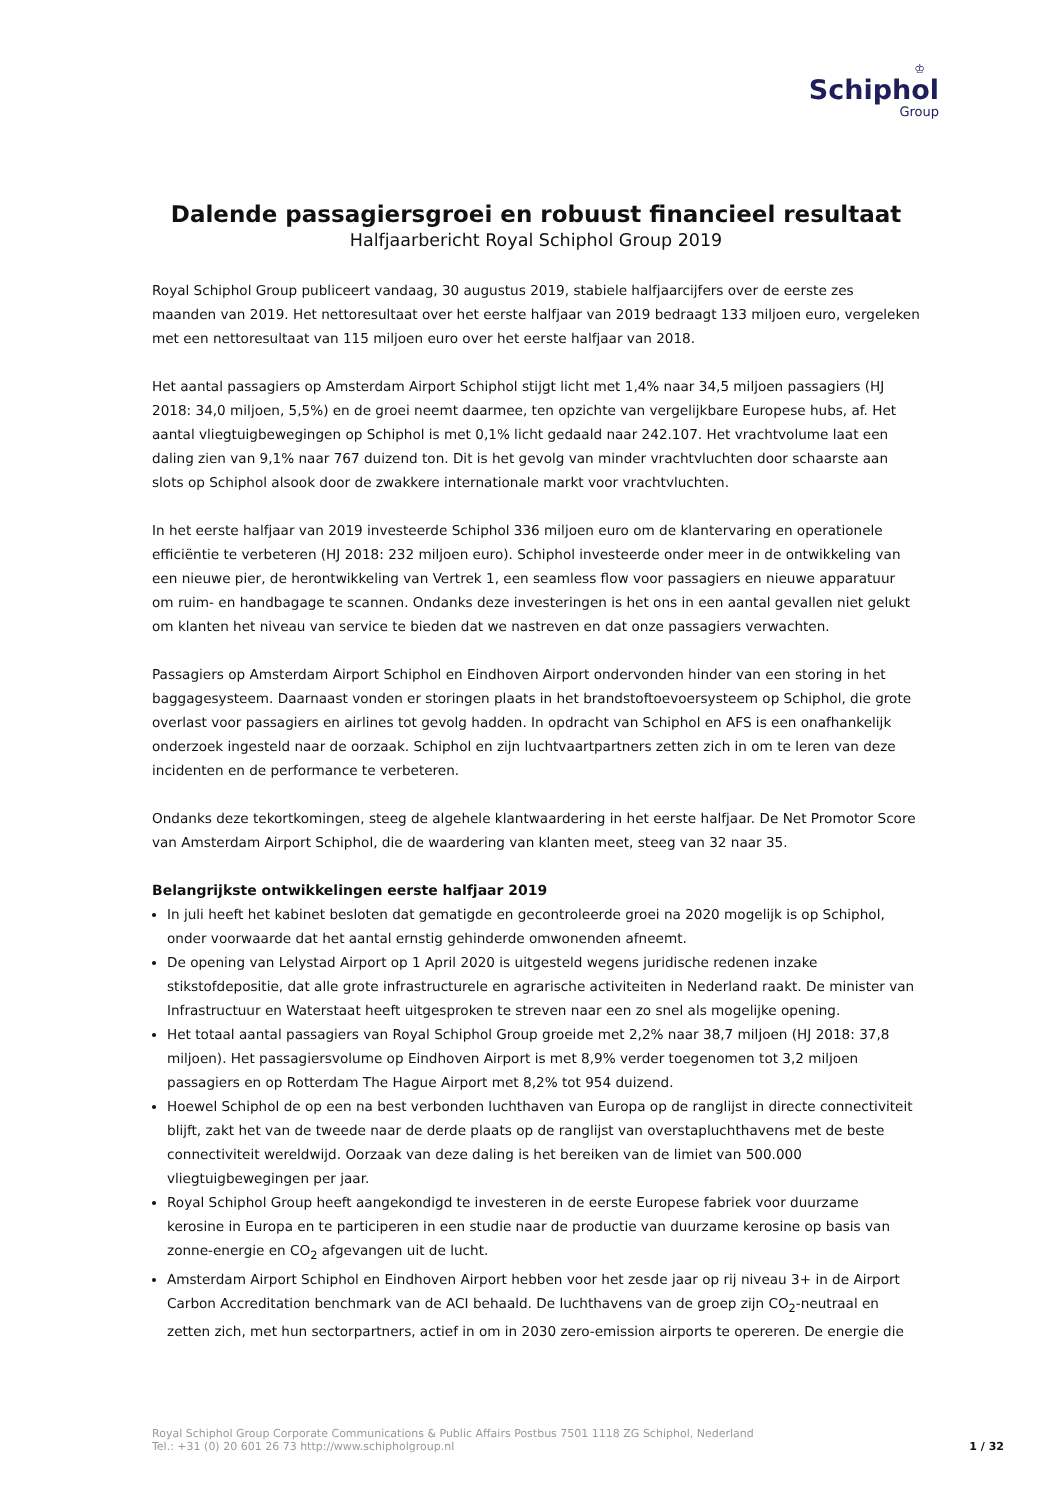♔
Schiphol
Group
Dalende passagiersgroei en robuust financieel resultaat
Halfjaarbericht Royal Schiphol Group 2019
Royal Schiphol Group publiceert vandaag, 30 augustus 2019, stabiele halfjaarcijfers over de eerste zes maanden van 2019. Het nettoresultaat over het eerste halfjaar van 2019 bedraagt 133 miljoen euro, vergeleken met een nettoresultaat van 115 miljoen euro over het eerste halfjaar van 2018.
Het aantal passagiers op Amsterdam Airport Schiphol stijgt licht met 1,4% naar 34,5 miljoen passagiers (HJ 2018: 34,0 miljoen, 5,5%) en de groei neemt daarmee, ten opzichte van vergelijkbare Europese hubs, af. Het aantal vliegtuigbewegingen op Schiphol is met 0,1% licht gedaald naar 242.107. Het vrachtvolume laat een daling zien van 9,1% naar 767 duizend ton. Dit is het gevolg van minder vrachtvluchten door schaarste aan slots op Schiphol alsook door de zwakkere internationale markt voor vrachtvluchten.
In het eerste halfjaar van 2019 investeerde Schiphol 336 miljoen euro om de klantervaring en operationele efficiëntie te verbeteren (HJ 2018: 232 miljoen euro). Schiphol investeerde onder meer in de ontwikkeling van een nieuwe pier, de herontwikkeling van Vertrek 1, een seamless flow voor passagiers en nieuwe apparatuur om ruim- en handbagage te scannen. Ondanks deze investeringen is het ons in een aantal gevallen niet gelukt om klanten het niveau van service te bieden dat we nastreven en dat onze passagiers verwachten.
Passagiers op Amsterdam Airport Schiphol en Eindhoven Airport ondervonden hinder van een storing in het baggagesysteem. Daarnaast vonden er storingen plaats in het brandstoftoevoersysteem op Schiphol, die grote overlast voor passagiers en airlines tot gevolg hadden. In opdracht van Schiphol en AFS is een onafhankelijk onderzoek ingesteld naar de oorzaak. Schiphol en zijn luchtvaartpartners zetten zich in om te leren van deze incidenten en de performance te verbeteren.
Ondanks deze tekortkomingen, steeg de algehele klantwaardering in het eerste halfjaar. De Net Promotor Score van Amsterdam Airport Schiphol, die de waardering van klanten meet, steeg van 32 naar 35.
Belangrijkste ontwikkelingen eerste halfjaar 2019
In juli heeft het kabinet besloten dat gematigde en gecontroleerde groei na 2020 mogelijk is op Schiphol, onder voorwaarde dat het aantal ernstig gehinderde omwonenden afneemt.
De opening van Lelystad Airport op 1 April 2020 is uitgesteld wegens juridische redenen inzake stikstofdepositie, dat alle grote infrastructurele en agrarische activiteiten in Nederland raakt. De minister van Infrastructuur en Waterstaat heeft uitgesproken te streven naar een zo snel als mogelijke opening.
Het totaal aantal passagiers van Royal Schiphol Group groeide met 2,2% naar 38,7 miljoen (HJ 2018: 37,8 miljoen). Het passagiersvolume op Eindhoven Airport is met 8,9% verder toegenomen tot 3,2 miljoen passagiers en op Rotterdam The Hague Airport met 8,2% tot 954 duizend.
Hoewel Schiphol de op een na best verbonden luchthaven van Europa op de ranglijst in directe connectiviteit blijft, zakt het van de tweede naar de derde plaats op de ranglijst van overstapluchthavens met de beste connectiviteit wereldwijd. Oorzaak van deze daling is het bereiken van de limiet van 500.000 vliegtuigbewegingen per jaar.
Royal Schiphol Group heeft aangekondigd te investeren in de eerste Europese fabriek voor duurzame kerosine in Europa en te participeren in een studie naar de productie van duurzame kerosine op basis van zonne-energie en CO<sub>2</sub> afgevangen uit de lucht.
Amsterdam Airport Schiphol en Eindhoven Airport hebben voor het zesde jaar op rij niveau 3+ in de Airport Carbon Accreditation benchmark van de ACI behaald. De luchthavens van de groep zijn CO<sub>2</sub>-neutraal en zetten zich, met hun sectorpartners, actief in om in 2030 zero-emission airports te opereren. De energie die
Royal Schiphol Group Corporate Communications & Public Affairs Postbus 7501 1118 ZG Schiphol, Nederland
Tel.: +31 (0) 20 601 26 73 http://www.schipholgroup.nl
1 / 32